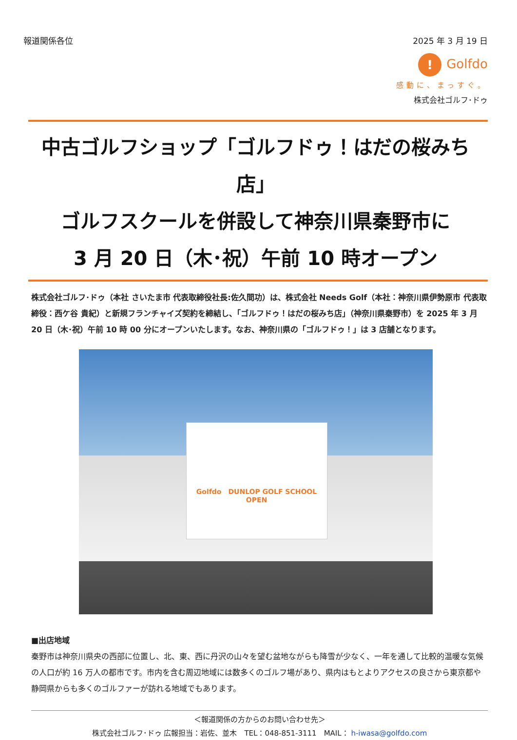報道関係各位 2025 年 3 月 19 日
! Golfdo
感動に、まっすぐ。
株式会社ゴルフ･ドゥ
中古ゴルフショップ「ゴルフドゥ！はだの桜みち店」
ゴルフスクールを併設して神奈川県秦野市に
3 月 20 日（木･祝）午前 10 時オープン
株式会社ゴルフ･ドゥ（本社 さいたま市 代表取締役社長:佐久間功）は、株式会社 Needs Golf（本社：神奈川県伊勢原市 代表取締役：西ケ谷 貴紀）と新規フランチャイズ契約を締結し、「ゴルフドゥ！はだの桜みち店」（神奈川県秦野市）を 2025 年 3 月 20 日（木･祝）午前 10 時 00 分にオープンいたします。なお、神奈川県の「ゴルフドゥ！」は 3 店舗となります。
Golfdo　DUNLOP GOLF SCHOOL
OPEN
■出店地域
秦野市は神奈川県央の西部に位置し、北、東、西に丹沢の山々を望む盆地ながらも降雪が少なく、一年を通して比較的温暖な気候の人口が約 16 万人の都市です。市内を含む周辺地域には数多くのゴルフ場があり、県内はもとよりアクセスの良さから東京都や静岡県からも多くのゴルファーが訪れる地域でもあります。
＜報道関係の方からのお問い合わせ先＞
株式会社ゴルフ･ドゥ 広報担当：岩佐、並木　TEL：048-851-3111　MAIL： h-iwasa@golfdo.com